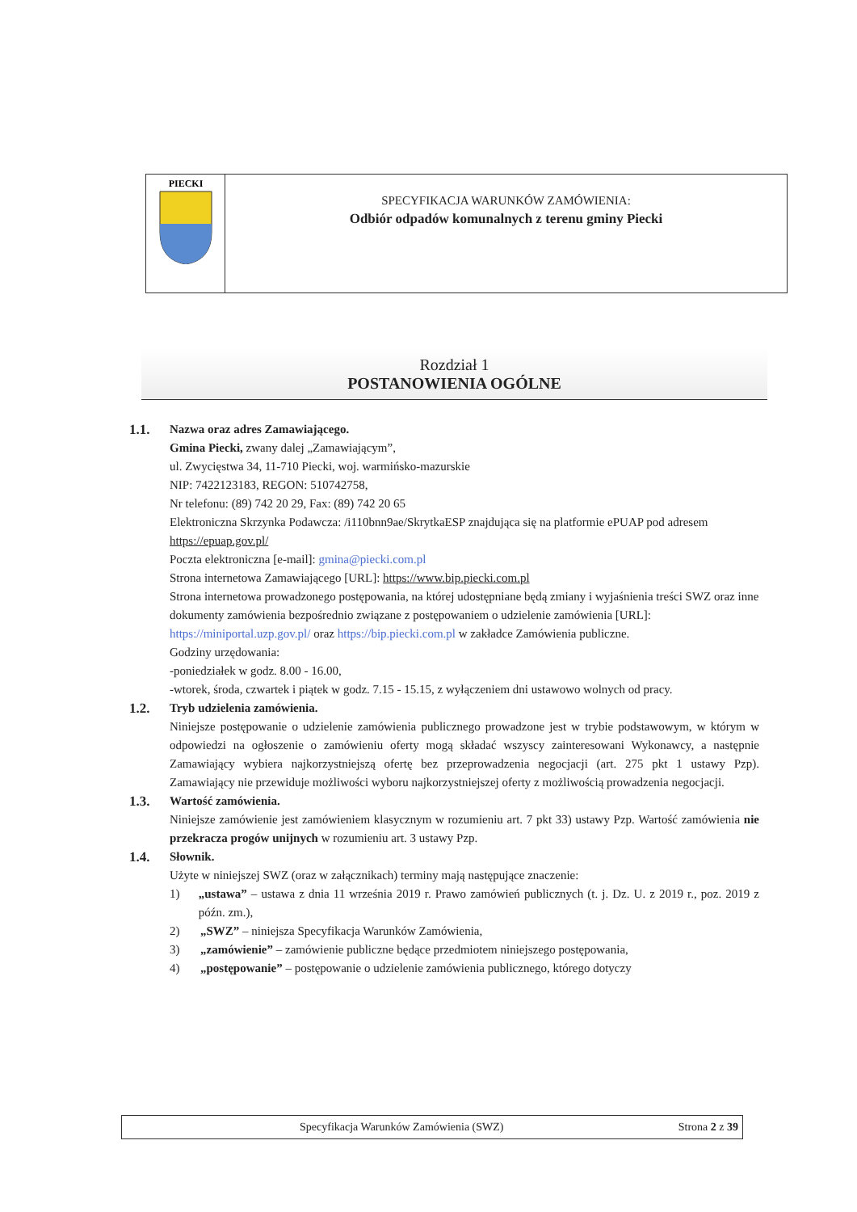| PIECKI | SPECYFIKACJA WARUNKÓW ZAMÓWIENIA: Odbiór odpadów komunalnych z terenu gminy Piecki |
Rozdział 1
POSTANOWIENIA OGÓLNE
1.1. Nazwa oraz adres Zamawiającego.
Gmina Piecki, zwany dalej „Zamawiającym”,
ul. Zwycięstwa 34, 11-710 Piecki, woj. warmińsko-mazurskie
NIP: 7422123183, REGON: 510742758,
Nr telefonu: (89) 742 20 29, Fax: (89) 742 20 65
Elektroniczna Skrzynka Podawcza: /i110bnn9ae/SkrytkaESP znajdująca się na platformie ePUAP pod adresem https://epuap.gov.pl/
Poczta elektroniczna [e-mail]: gmina@piecki.com.pl
Strona internetowa Zamawiającego [URL]: https://www.bip.piecki.com.pl
Strona internetowa prowadzonego postępowania, na której udostępniane będą zmiany i wyjaśnienia treści SWZ oraz inne dokumenty zamówienia bezpośrednio związane z postępowaniem o udzielenie zamówienia [URL]: https://miniportal.uzp.gov.pl/ oraz https://bip.piecki.com.pl w zakładce Zamówienia publiczne.
Godziny urzędowania:
-poniedziałek w godz. 8.00 - 16.00,
-wtorek, środa, czwartek i piątek w godz. 7.15 - 15.15, z wyłączeniem dni ustawowo wolnych od pracy.
1.2. Tryb udzielenia zamówienia.
Niniejsze postępowanie o udzielenie zamówienia publicznego prowadzone jest w trybie podstawowym, w którym w odpowiedzi na ogłoszenie o zamówieniu oferty mogą składać wszyscy zainteresowani Wykonawcy, a następnie Zamawiający wybiera najkorzystniejszą ofertę bez przeprowadzenia negocjacji (art. 275 pkt 1 ustawy Pzp). Zamawiający nie przewiduje możliwości wyboru najkorzystniejszej oferty z możliwością prowadzenia negocjacji.
1.3. Wartość zamówienia.
Niniejsze zamówienie jest zamówieniem klasycznym w rozumieniu art. 7 pkt 33) ustawy Pzp. Wartość zamówienia nie przekracza progów unijnych w rozumieniu art. 3 ustawy Pzp.
1.4. Słownik.
Użyte w niniejszej SWZ (oraz w załącznikach) terminy mają następujące znaczenie:
1) „ustawa” – ustawa z dnia 11 września 2019 r. Prawo zamówień publicznych (t. j. Dz. U. z 2019 r., poz. 2019 z późn. zm.),
2) „SWZ” – niniejsza Specyfikacja Warunków Zamówienia,
3) „zamówienie” – zamówienie publiczne będące przedmiotem niniejszego postępowania,
4) „postępowanie” – postępowanie o udzielenie zamówienia publicznego, którego dotyczy
Specyfikacja Warunków Zamówienia (SWZ) Strona 2 z 39